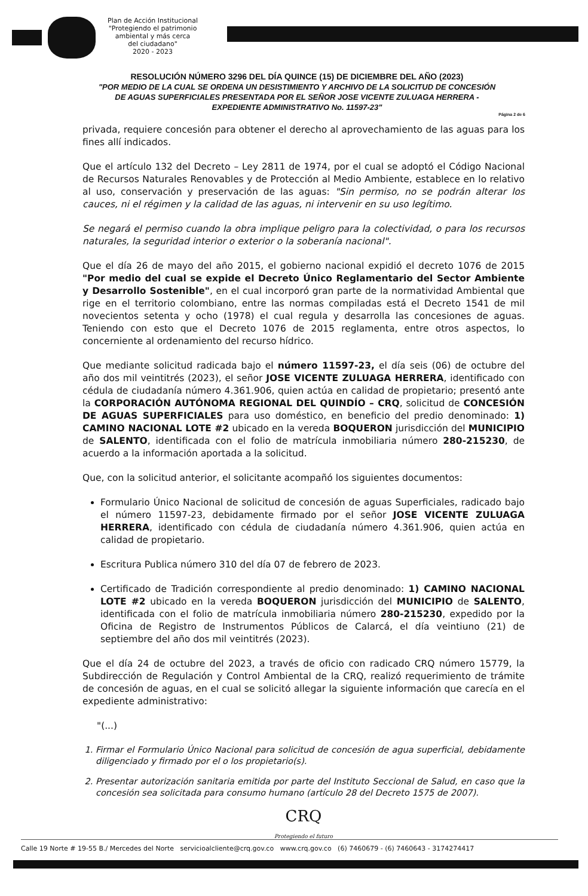Plan de Acción Institucional
"Protegiendo el patrimonio
ambiental y más cerca
del ciudadano"
2020 - 2023
RESOLUCIÓN NÚMERO 3296 DEL DÍA QUINCE (15) DE DICIEMBRE DEL AÑO (2023)
"POR MEDIO DE LA CUAL SE ORDENA UN DESISTIMIENTO Y ARCHIVO DE LA SOLICITUD DE CONCESIÓN DE AGUAS SUPERFICIALES PRESENTADA POR EL SEÑOR JOSE VICENTE ZULUAGA HERRERA - EXPEDIENTE ADMINISTRATIVO No. 11597-23"
Página 2 de 6
privada, requiere concesión para obtener el derecho al aprovechamiento de las aguas para los fines allí indicados.
Que el artículo 132 del Decreto – Ley 2811 de 1974, por el cual se adoptó el Código Nacional de Recursos Naturales Renovables y de Protección al Medio Ambiente, establece en lo relativo al uso, conservación y preservación de las aguas: "Sin permiso, no se podrán alterar los cauces, ni el régimen y la calidad de las aguas, ni intervenir en su uso legítimo.
Se negará el permiso cuando la obra implique peligro para la colectividad, o para los recursos naturales, la seguridad interior o exterior o la soberanía nacional".
Que el día 26 de mayo del año 2015, el gobierno nacional expidió el decreto 1076 de 2015 "Por medio del cual se expide el Decreto Único Reglamentario del Sector Ambiente y Desarrollo Sostenible", en el cual incorporó gran parte de la normatividad Ambiental que rige en el territorio colombiano, entre las normas compiladas está el Decreto 1541 de mil novecientos setenta y ocho (1978) el cual regula y desarrolla las concesiones de aguas. Teniendo con esto que el Decreto 1076 de 2015 reglamenta, entre otros aspectos, lo concerniente al ordenamiento del recurso hídrico.
Que mediante solicitud radicada bajo el número 11597-23, el día seis (06) de octubre del año dos mil veintitrés (2023), el señor JOSE VICENTE ZULUAGA HERRERA, identificado con cédula de ciudadanía número 4.361.906, quien actúa en calidad de propietario; presentó ante la CORPORACIÓN AUTÓNOMA REGIONAL DEL QUINDÍO – CRQ, solicitud de CONCESIÓN DE AGUAS SUPERFICIALES para uso doméstico, en beneficio del predio denominado: 1) CAMINO NACIONAL LOTE #2 ubicado en la vereda BOQUERON jurisdicción del MUNICIPIO de SALENTO, identificada con el folio de matrícula inmobiliaria número 280-215230, de acuerdo a la información aportada a la solicitud.
Que, con la solicitud anterior, el solicitante acompañó los siguientes documentos:
Formulario Único Nacional de solicitud de concesión de aguas Superficiales, radicado bajo el número 11597-23, debidamente firmado por el señor JOSE VICENTE ZULUAGA HERRERA, identificado con cédula de ciudadanía número 4.361.906, quien actúa en calidad de propietario.
Escritura Publica número 310 del día 07 de febrero de 2023.
Certificado de Tradición correspondiente al predio denominado: 1) CAMINO NACIONAL LOTE #2 ubicado en la vereda BOQUERON jurisdicción del MUNICIPIO de SALENTO, identificada con el folio de matrícula inmobiliaria número 280-215230, expedido por la Oficina de Registro de Instrumentos Públicos de Calarcá, el día veintiuno (21) de septiembre del año dos mil veintitrés (2023).
Que el día 24 de octubre del 2023, a través de oficio con radicado CRQ número 15779, la Subdirección de Regulación y Control Ambiental de la CRQ, realizó requerimiento de trámite de concesión de aguas, en el cual se solicitó allegar la siguiente información que carecía en el expediente administrativo:
"(...)
1. Firmar el Formulario Único Nacional para solicitud de concesión de agua superficial, debidamente diligenciado y firmado por el o los propietario(s).
2. Presentar autorización sanitaria emitida por parte del Instituto Seccional de Salud, en caso que la concesión sea solicitada para consumo humano (artículo 28 del Decreto 1575 de 2007).
CRQ
Protegiendo el futuro
Calle 19 Norte # 19-55 B./ Mercedes del Norte servicioalcliente@crq.gov.co www.crq.gov.co (6) 7460679 - (6) 7460643 - 3174274417